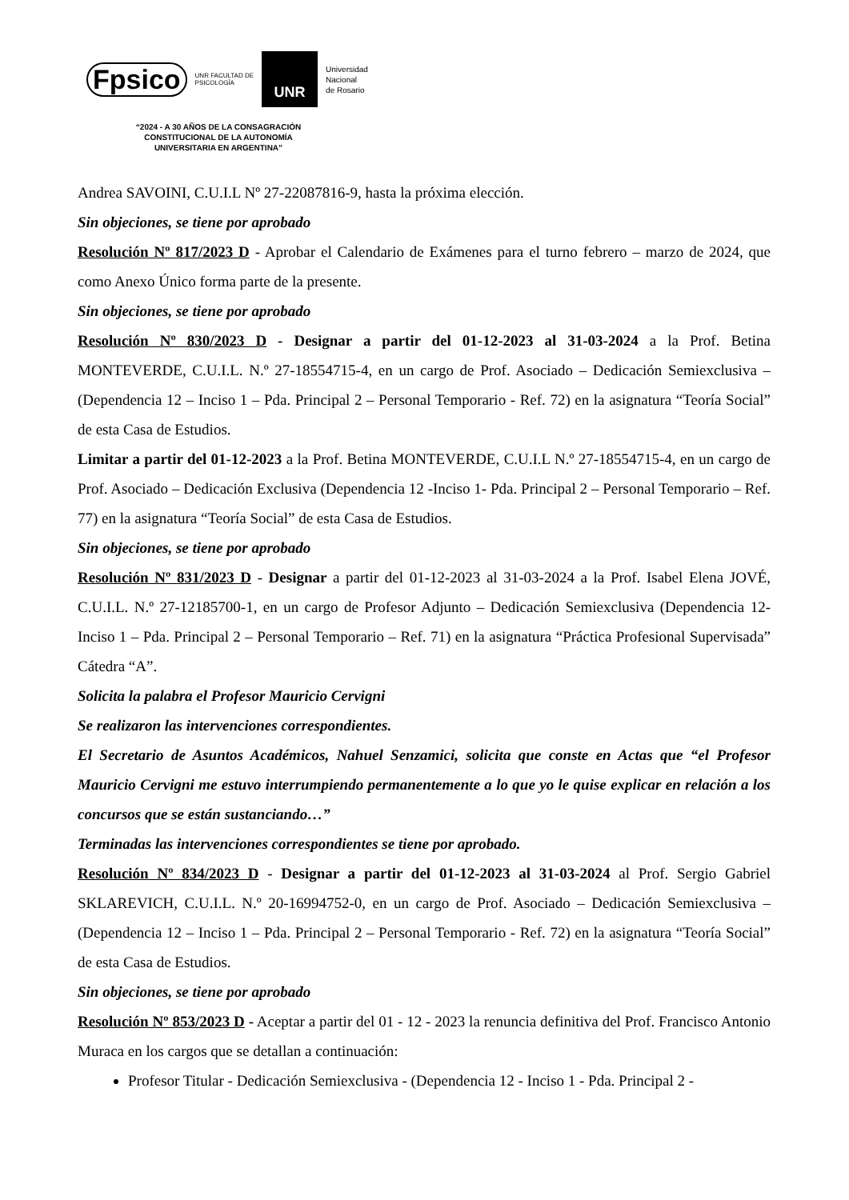Fpsico UNR FACULTAD DE
PSICOLOGÍA UNR Universidad
Nacional
de Rosario
“2024 - A 30 AÑOS DE LA CONSAGRACIÓN
CONSTITUCIONAL DE LA AUTONOMÍA
UNIVERSITARIA EN ARGENTINA”
Andrea SAVOINI, C.U.I.L Nº 27-22087816-9, hasta la próxima elección.
Sin objeciones, se tiene por aprobado
Resolución Nº 817/2023 D - Aprobar el Calendario de Exámenes para el turno febrero – marzo de 2024, que como Anexo Único forma parte de la presente.
Sin objeciones, se tiene por aprobado
Resolución Nº 830/2023 D - Designar a partir del 01-12-2023 al 31-03-2024 a la Prof. Betina MONTEVERDE, C.U.I.L. N.º 27-18554715-4, en un cargo de Prof. Asociado – Dedicación Semiexclusiva – (Dependencia 12 – Inciso 1 – Pda. Principal 2 – Personal Temporario - Ref. 72) en la asignatura “Teoría Social” de esta Casa de Estudios.
Limitar a partir del 01-12-2023 a la Prof. Betina MONTEVERDE, C.U.I.L N.º 27-18554715-4, en un cargo de Prof. Asociado – Dedicación Exclusiva (Dependencia 12 -Inciso 1- Pda. Principal 2 – Personal Temporario – Ref. 77) en la asignatura “Teoría Social” de esta Casa de Estudios.
Sin objeciones, se tiene por aprobado
Resolución Nº 831/2023 D - Designar a partir del 01-12-2023 al 31-03-2024 a la Prof. Isabel Elena JOVÉ, C.U.I.L. N.º 27-12185700-1, en un cargo de Profesor Adjunto – Dedicación Semiexclusiva (Dependencia 12- Inciso 1 – Pda. Principal 2 – Personal Temporario – Ref. 71) en la asignatura “Práctica Profesional Supervisada” Cátedra “A”.
Solicita la palabra el Profesor Mauricio Cervigni
Se realizaron las intervenciones correspondientes.
El Secretario de Asuntos Académicos, Nahuel Senzamici, solicita que conste en Actas que “el Profesor Mauricio Cervigni me estuvo interrumpiendo permanentemente a lo que yo le quise explicar en relación a los concursos que se están sustanciando…”
Terminadas las intervenciones correspondientes se tiene por aprobado.
Resolución Nº 834/2023 D - Designar a partir del 01-12-2023 al 31-03-2024 al Prof. Sergio Gabriel SKLAREVICH, C.U.I.L. N.º 20-16994752-0, en un cargo de Prof. Asociado – Dedicación Semiexclusiva – (Dependencia 12 – Inciso 1 – Pda. Principal 2 – Personal Temporario - Ref. 72) en la asignatura “Teoría Social” de esta Casa de Estudios.
Sin objeciones, se tiene por aprobado
Resolución Nº 853/2023 D - Aceptar a partir del 01 - 12 - 2023 la renuncia definitiva del Prof. Francisco Antonio Muraca en los cargos que se detallan a continuación:
Profesor Titular - Dedicación Semiexclusiva - (Dependencia 12 - Inciso 1 - Pda. Principal 2 -